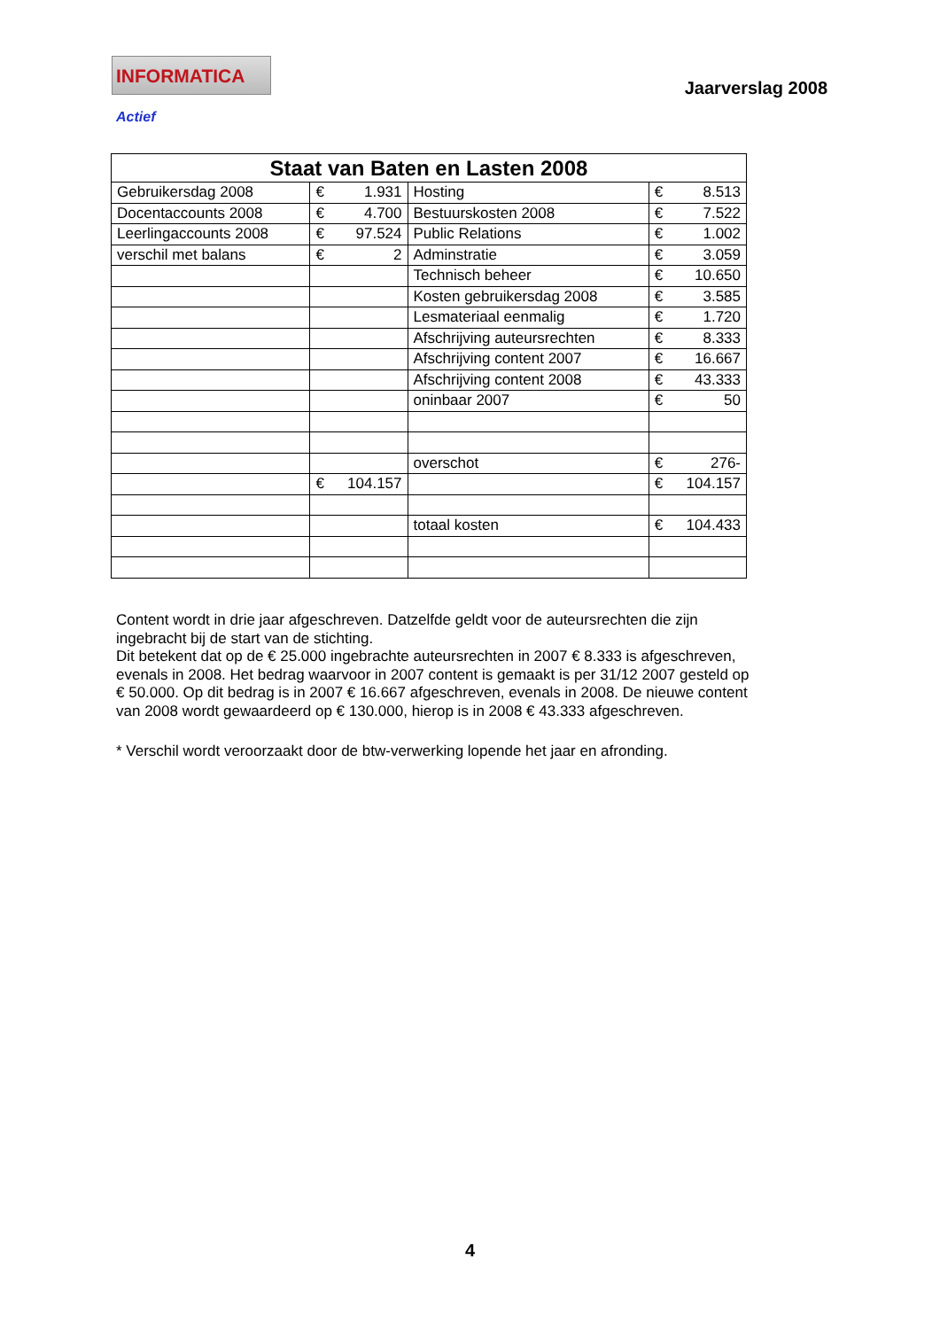INFORMATICA Actief
Jaarverslag 2008
| Staat van Baten en Lasten 2008 | | | |
| --- | --- | --- | --- |
| Gebruikersdag 2008 | € 1.931 | Hosting | € 8.513 |
| Docentaccounts 2008 | € 4.700 | Bestuurskosten 2008 | € 7.522 |
| Leerlingaccounts 2008 | € 97.524 | Public Relations | € 1.002 |
| verschil met balans | € 2 | Adminstratie | € 3.059 |
| | | Technisch beheer | € 10.650 |
| | | Kosten gebruikersdag 2008 | € 3.585 |
| | | Lesmateriaal eenmalig | € 1.720 |
| | | Afschrijving auteursrechten | € 8.333 |
| | | Afschrijving content 2007 | € 16.667 |
| | | Afschrijving content 2008 | € 43.333 |
| | | oninbaar 2007 | € 50 |
| | | overschot | € 276- |
| | € 104.157 | | € 104.157 |
| | | totaal kosten | € 104.433 |
Content wordt in drie jaar afgeschreven. Datzelfde geldt voor de auteursrechten die zijn ingebracht bij de start van de stichting.
Dit betekent dat op de € 25.000 ingebrachte auteursrechten in 2007 € 8.333 is afgeschreven, evenals in 2008. Het bedrag waarvoor in 2007 content is gemaakt is per 31/12 2007 gesteld op € 50.000. Op dit bedrag is in 2007 € 16.667 afgeschreven, evenals in 2008. De nieuwe content van 2008 wordt gewaardeerd op € 130.000, hierop is in 2008 € 43.333 afgeschreven.
* Verschil wordt veroorzaakt door de btw-verwerking lopende het jaar en afronding.
4